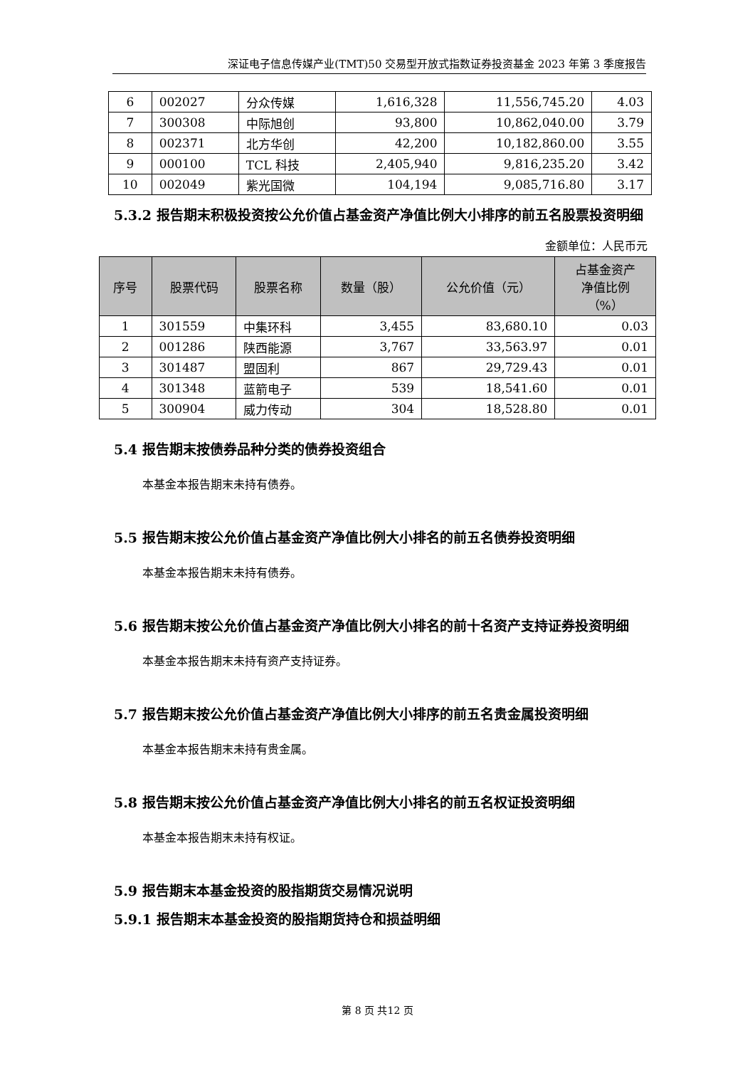深证电子信息传媒产业(TMT)50 交易型开放式指数证券投资基金 2023 年第 3 季度报告
| 6 | 002027 | 分众传媒 | 1,616,328 | 11,556,745.20 | 4.03 |
| 7 | 300308 | 中际旭创 | 93,800 | 10,862,040.00 | 3.79 |
| 8 | 002371 | 北方华创 | 42,200 | 10,182,860.00 | 3.55 |
| 9 | 000100 | TCL 科技 | 2,405,940 | 9,816,235.20 | 3.42 |
| 10 | 002049 | 紫光国微 | 104,194 | 9,085,716.80 | 3.17 |
5.3.2 报告期末积极投资按公允价值占基金资产净值比例大小排序的前五名股票投资明细
金额单位：人民币元
| 序号 | 股票代码 | 股票名称 | 数量（股） | 公允价值（元） | 占基金资产 净值比例 （%） |
| --- | --- | --- | --- | --- | --- |
| 1 | 301559 | 中集环科 | 3,455 | 83,680.10 | 0.03 |
| 2 | 001286 | 陕西能源 | 3,767 | 33,563.97 | 0.01 |
| 3 | 301487 | 盟固利 | 867 | 29,729.43 | 0.01 |
| 4 | 301348 | 蓝箭电子 | 539 | 18,541.60 | 0.01 |
| 5 | 300904 | 威力传动 | 304 | 18,528.80 | 0.01 |
5.4 报告期末按债券品种分类的债券投资组合
本基金本报告期末未持有债券。
5.5 报告期末按公允价值占基金资产净值比例大小排名的前五名债券投资明细
本基金本报告期末未持有债券。
5.6 报告期末按公允价值占基金资产净值比例大小排名的前十名资产支持证券投资明细
本基金本报告期末未持有资产支持证券。
5.7 报告期末按公允价值占基金资产净值比例大小排序的前五名贵金属投资明细
本基金本报告期末未持有贵金属。
5.8 报告期末按公允价值占基金资产净值比例大小排名的前五名权证投资明细
本基金本报告期末未持有权证。
5.9 报告期末本基金投资的股指期货交易情况说明
5.9.1 报告期末本基金投资的股指期货持仓和损益明细
第 8 页 共12 页